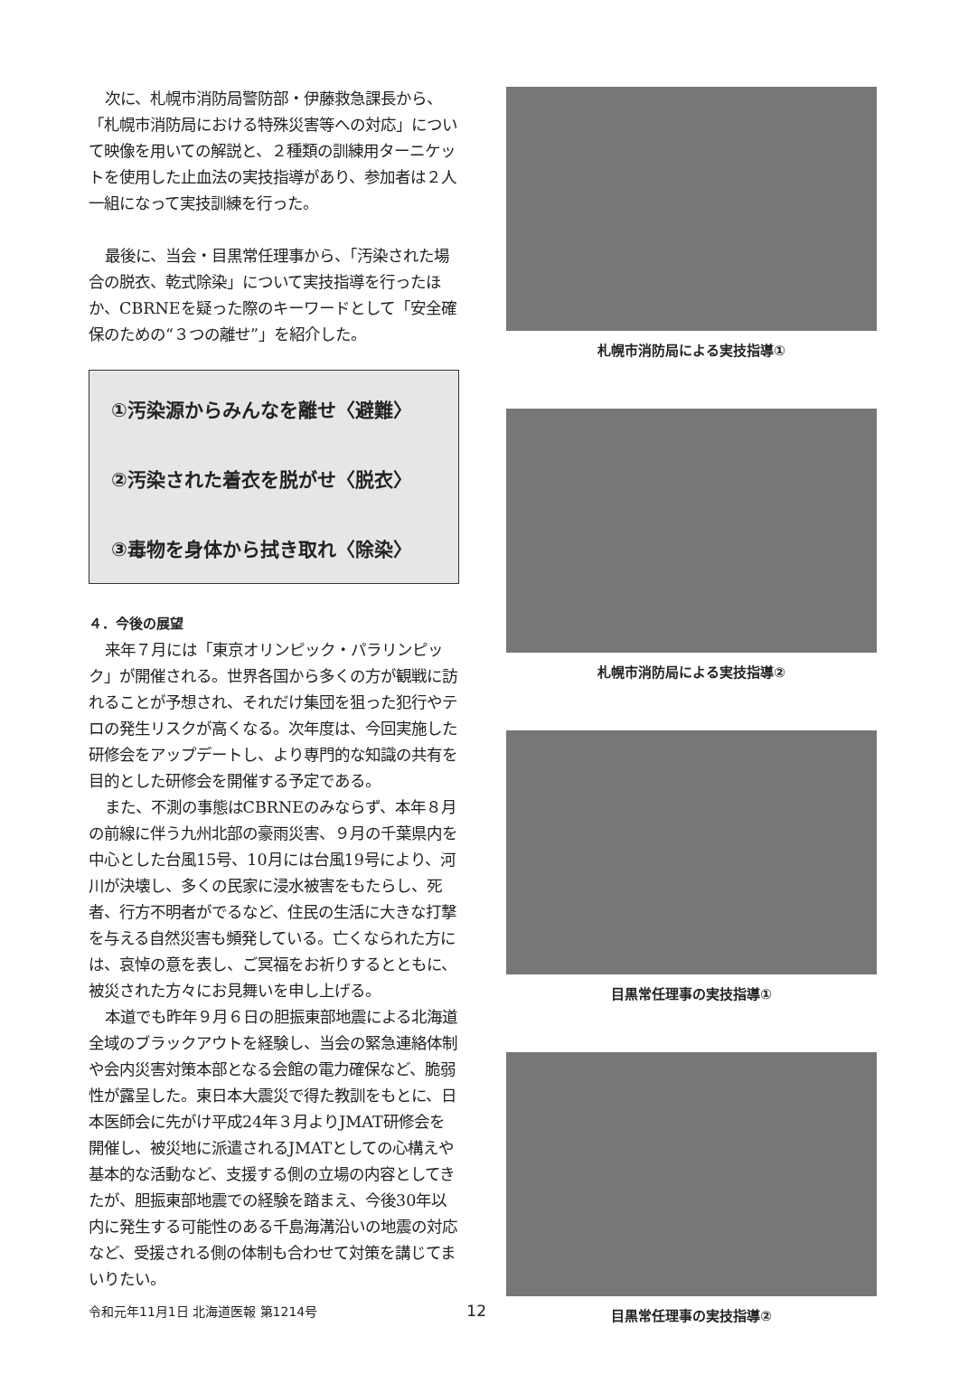次に、札幌市消防局警防部・伊藤救急課長から、「札幌市消防局における特殊災害等への対応」について映像を用いての解説と、２種類の訓練用ターニケットを使用した止血法の実技指導があり、参加者は２人一組になって実技訓練を行った。
最後に、当会・目黒常任理事から、「汚染された場合の脱衣、乾式除染」について実技指導を行ったほか、CBRNEを疑った際のキーワードとして「安全確保のための“３つの離せ”」を紹介した。
①汚染源からみんなを離せ〈避難〉
②汚染された着衣を脱がせ〈脱衣〉
③毒物を身体から拭き取れ〈除染〉
４．今後の展望
来年７月には「東京オリンピック・パラリンピック」が開催される。世界各国から多くの方が観戦に訪れることが予想され、それだけ集団を狙った犯行やテロの発生リスクが高くなる。次年度は、今回実施した研修会をアップデートし、より専門的な知識の共有を目的とした研修会を開催する予定である。
また、不測の事態はCBRNEのみならず、本年８月の前線に伴う九州北部の豪雨災害、９月の千葉県内を中心とした台風15号、10月には台風19号により、河川が決壊し、多くの民家に浸水被害をもたらし、死者、行方不明者がでるなど、住民の生活に大きな打撃を与える自然災害も頻発している。亡くなられた方には、哀悼の意を表し、ご冥福をお祈りするとともに、被災された方々にお見舞いを申し上げる。
本道でも昨年９月６日の胆振東部地震による北海道全域のブラックアウトを経験し、当会の緊急連絡体制や会内災害対策本部となる会館の電力確保など、脆弱性が露呈した。東日本大震災で得た教訓をもとに、日本医師会に先がけ平成24年３月よりJMAT研修会を開催し、被災地に派遣されるJMATとしての心構えや基本的な活動など、支援する側の立場の内容としてきたが、胆振東部地震での経験を踏まえ、今後30年以内に発生する可能性のある千島海溝沿いの地震の対応など、受援される側の体制も合わせて対策を講じてまいりたい。
札幌市消防局による実技指導①
札幌市消防局による実技指導②
目黒常任理事の実技指導①
目黒常任理事の実技指導②
令和元年11月1日 北海道医報 第1214号 12